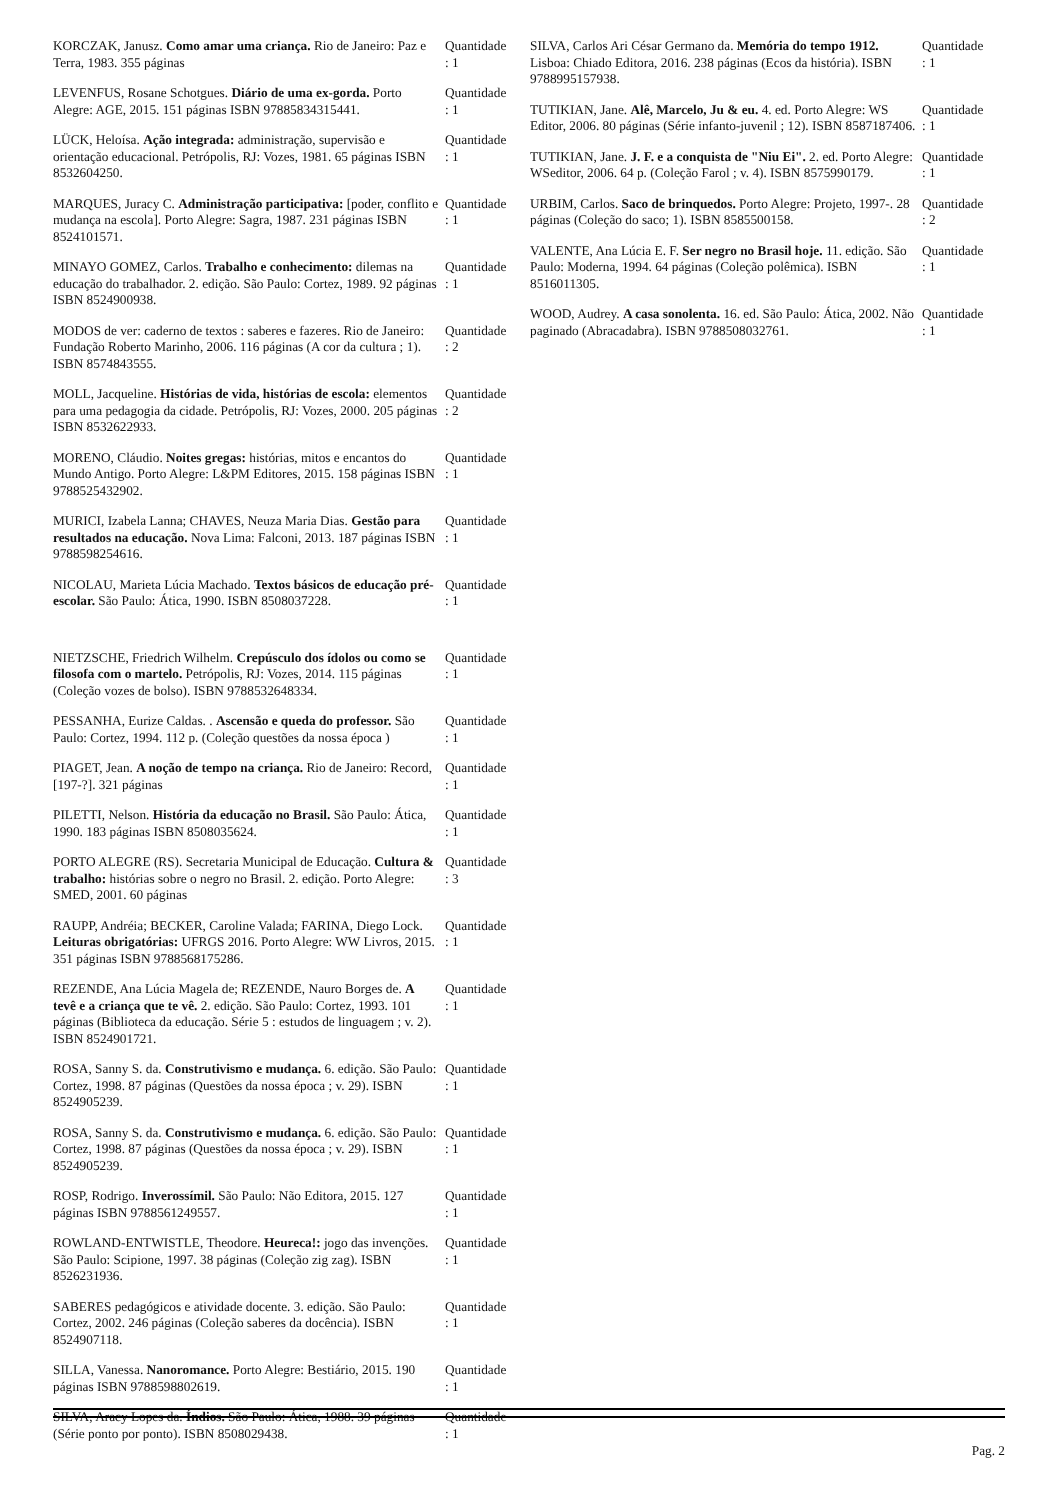| KORCZAK, Janusz. Como amar uma criança. Rio de Janeiro: Paz e Terra, 1983. 355 páginas | Quantidade : 1 |
| LEVENFUS, Rosane Schotgues. Diário de uma ex-gorda. Porto Alegre: AGE, 2015. 151 páginas ISBN 97885834315441. | Quantidade : 1 |
| LÜCK, Heloísa. Ação integrada: administração, supervisão e orientação educacional. Petrópolis, RJ: Vozes, 1981. 65 páginas ISBN 8532604250. | Quantidade : 1 |
| MARQUES, Juracy C. Administração participativa: [poder, conflito e mudança na escola]. Porto Alegre: Sagra, 1987. 231 páginas ISBN 8524101571. | Quantidade : 1 |
| MINAYO GOMEZ, Carlos. Trabalho e conhecimento: dilemas na educação do trabalhador. 2. edição. São Paulo: Cortez, 1989. 92 páginas ISBN 8524900938. | Quantidade : 1 |
| MODOS de ver: caderno de textos : saberes e fazeres. Rio de Janeiro: Fundação Roberto Marinho, 2006. 116 páginas (A cor da cultura ; 1). ISBN 8574843555. | Quantidade : 2 |
| MOLL, Jacqueline. Histórias de vida, histórias de escola: elementos para uma pedagogia da cidade. Petrópolis, RJ: Vozes, 2000. 205 páginas ISBN 8532622933. | Quantidade : 2 |
| MORENO, Cláudio. Noites gregas: histórias, mitos e encantos do Mundo Antigo. Porto Alegre: L&PM Editores, 2015. 158 páginas ISBN 9788525432902. | Quantidade : 1 |
| MURICI, Izabela Lanna; CHAVES, Neuza Maria Dias. Gestão para resultados na educação. Nova Lima: Falconi, 2013. 187 páginas ISBN 9788598254616. | Quantidade : 1 |
| NICOLAU, Marieta Lúcia Machado. Textos básicos de educação pré-escolar. São Paulo: Ática, 1990. ISBN 8508037228. | Quantidade : 1 |
| NIETZSCHE, Friedrich Wilhelm. Crepúsculo dos ídolos ou como se filosofa com o martelo. Petrópolis, RJ: Vozes, 2014. 115 páginas (Coleção vozes de bolso). ISBN 9788532648334. | Quantidade : 1 |
| PESSANHA, Eurize Caldas. . Ascensão e queda do professor. São Paulo: Cortez, 1994. 112 p. (Coleção questões da nossa época ) | Quantidade : 1 |
| PIAGET, Jean. A noção de tempo na criança. Rio de Janeiro: Record, [197-?]. 321 páginas | Quantidade : 1 |
| PILETTI, Nelson. História da educação no Brasil. São Paulo: Ática, 1990. 183 páginas ISBN 8508035624. | Quantidade : 1 |
| PORTO ALEGRE (RS). Secretaria Municipal de Educação. Cultura & trabalho: histórias sobre o negro no Brasil. 2. edição. Porto Alegre: SMED, 2001. 60 páginas | Quantidade : 3 |
| RAUPP, Andréia; BECKER, Caroline Valada; FARINA, Diego Lock. Leituras obrigatórias: UFRGS 2016. Porto Alegre: WW Livros, 2015. 351 páginas ISBN 9788568175286. | Quantidade : 1 |
| REZENDE, Ana Lúcia Magela de; REZENDE, Nauro Borges de. A tevê e a criança que te vê. 2. edição. São Paulo: Cortez, 1993. 101 páginas (Biblioteca da educação. Série 5 : estudos de linguagem ; v. 2). ISBN 8524901721. | Quantidade : 1 |
| ROSA, Sanny S. da. Construtivismo e mudança. 6. edição. São Paulo: Cortez, 1998. 87 páginas (Questões da nossa época ; v. 29). ISBN 8524905239. | Quantidade : 1 |
| ROSA, Sanny S. da. Construtivismo e mudança. 6. edição. São Paulo: Cortez, 1998. 87 páginas (Questões da nossa época ; v. 29). ISBN 8524905239. | Quantidade : 1 |
| ROSP, Rodrigo. Inverossímil. São Paulo: Não Editora, 2015. 127 páginas ISBN 9788561249557. | Quantidade : 1 |
| ROWLAND-ENTWISTLE, Theodore. Heureca!: jogo das invenções. São Paulo: Scipione, 1997. 38 páginas (Coleção zig zag). ISBN 8526231936. | Quantidade : 1 |
| SABERES pedagógicos e atividade docente. 3. edição. São Paulo: Cortez, 2002. 246 páginas (Coleção saberes da docência). ISBN 8524907118. | Quantidade : 1 |
| SILLA, Vanessa. Nanoromance. Porto Alegre: Bestiário, 2015. 190 páginas ISBN 9788598802619. | Quantidade : 1 |
| SILVA, Aracy Lopes da. Índios. São Paulo: Ática, 1988. 39 páginas (Série ponto por ponto). ISBN 8508029438. | Quantidade : 1 |
| SILVA, Carlos Ari César Germano da. Memória do tempo 1912. Lisboa: Chiado Editora, 2016. 238 páginas (Ecos da história). ISBN 9788995157938. | Quantidade : 1 |
| TUTIKIAN, Jane. Alê, Marcelo, Ju & eu. 4. ed. Porto Alegre: WS Editor, 2006. 80 páginas (Série infanto-juvenil ; 12). ISBN 8587187406. | Quantidade : 1 |
| TUTIKIAN, Jane. J. F. e a conquista de "Niu Ei". 2. ed. Porto Alegre: WSeditor, 2006. 64 p. (Coleção Farol ; v. 4). ISBN 8575990179. | Quantidade : 1 |
| URBIM, Carlos. Saco de brinquedos. Porto Alegre: Projeto, 1997-. 28 páginas (Coleção do saco; 1). ISBN 8585500158. | Quantidade : 2 |
| VALENTE, Ana Lúcia E. F. Ser negro no Brasil hoje. 11. edição. São Paulo: Moderna, 1994. 64 páginas (Coleção polêmica). ISBN 8516011305. | Quantidade : 1 |
| WOOD, Audrey. A casa sonolenta. 16. ed. São Paulo: Ática, 2002. Não paginado (Abracadabra). ISBN 9788508032761. | Quantidade : 1 |
Pag. 2